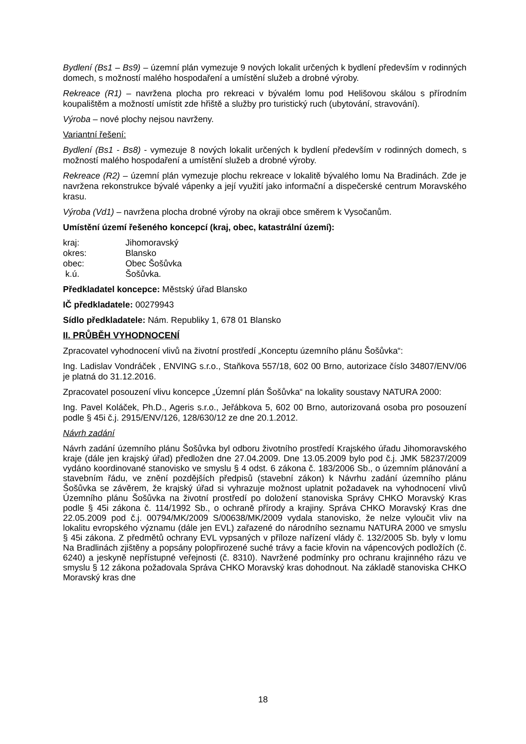Bydlení (Bs1 – Bs9) – územní plán vymezuje 9 nových lokalit určených k bydlení především v rodinných domech, s možností malého hospodaření a umístění služeb a drobné výroby.
Rekreace (R1) – navržena plocha pro rekreaci v bývalém lomu pod Helišovou skálou s přírodním koupalištěm a možností umístit zde hřiště a služby pro turistický ruch (ubytování, stravování).
Výroba – nové plochy nejsou navrženy.
Variantní řešení:
Bydlení (Bs1 - Bs8) - vymezuje 8 nových lokalit určených k bydlení především v rodinných domech, s možností malého hospodaření a umístění služeb a drobné výroby.
Rekreace (R2) – územní plán vymezuje plochu rekreace v lokalitě bývalého lomu Na Bradinách. Zde je navržena rekonstrukce bývalé vápenky a její využití jako informační a dispečerské centrum Moravského krasu.
Výroba (Vd1) – navržena plocha drobné výroby na okraji obce směrem k Vysočanům.
Umístění území řešeného koncepcí (kraj, obec, katastrální území):
kraj: Jihomoravský
okres: Blansko
obec: Obec Šošůvka
k.ú. Šošůvka.
Předkladatel koncepce: Městský úřad Blansko
IČ předkladatele: 00279943
Sídlo předkladatele: Nám. Republiky 1, 678 01 Blansko
II. PRŮBĚH VYHODNOCENÍ
Zpracovatel vyhodnocení vlivů na životní prostředí „Konceptu územního plánu Šošůvka“:
Ing. Ladislav Vondráček , ENVING s.r.o., Staňkova 557/18, 602 00 Brno, autorizace číslo 34807/ENV/06 je platná do 31.12.2016.
Zpracovatel posouzení vlivu koncepce „Územní plán Šošůvka“ na lokality soustavy NATURA 2000:
Ing. Pavel Koláček, Ph.D., Ageris s.r.o., Jeřábkova 5, 602 00 Brno, autorizovaná osoba pro posouzení podle § 45i č.j. 2915/ENV/126, 128/630/12 ze dne 20.1.2012.
Návrh zadání
Návrh zadání územního plánu Šošůvka byl odboru životního prostředí Krajského úřadu Jihomoravského kraje (dále jen krajský úřad) předložen dne 27.04.2009. Dne 13.05.2009 bylo pod č.j. JMK 58237/2009 vydáno koordinované stanovisko ve smyslu § 4 odst. 6 zákona č. 183/2006 Sb., o územním plánování a stavebním řádu, ve znění pozdějších předpisů (stavební zákon) k Návrhu zadání územního plánu Šošůvka se závěrem, že krajský úřad si vyhrazuje možnost uplatnit požadavek na vyhodnocení vlivů Územního plánu Šošůvka na životní prostředí po doložení stanoviska Správy CHKO Moravský Kras podle § 45i zákona č. 114/1992 Sb., o ochraně přírody a krajiny. Správa CHKO Moravský Kras dne 22.05.2009 pod č.j. 00794/MK/2009 S/00638/MK/2009 vydala stanovisko, že nelze vyloučit vliv na lokalitu evropského významu (dále jen EVL) zařazené do národního seznamu NATURA 2000 ve smyslu § 45i zákona. Z předmětů ochrany EVL vypsaných v příloze nařízení vlády č. 132/2005 Sb. byly v lomu Na Bradlinách zjištěny a popsány polopřirozené suché trávy a facie křovin na vápencových podložích (č. 6240) a jeskyně nepřístupné veřejnosti (č. 8310). Navržené podmínky pro ochranu krajinného rázu ve smyslu § 12 zákona požadovala Správa CHKO Moravský kras dohodnout. Na základě stanoviska CHKO Moravský kras dne
18